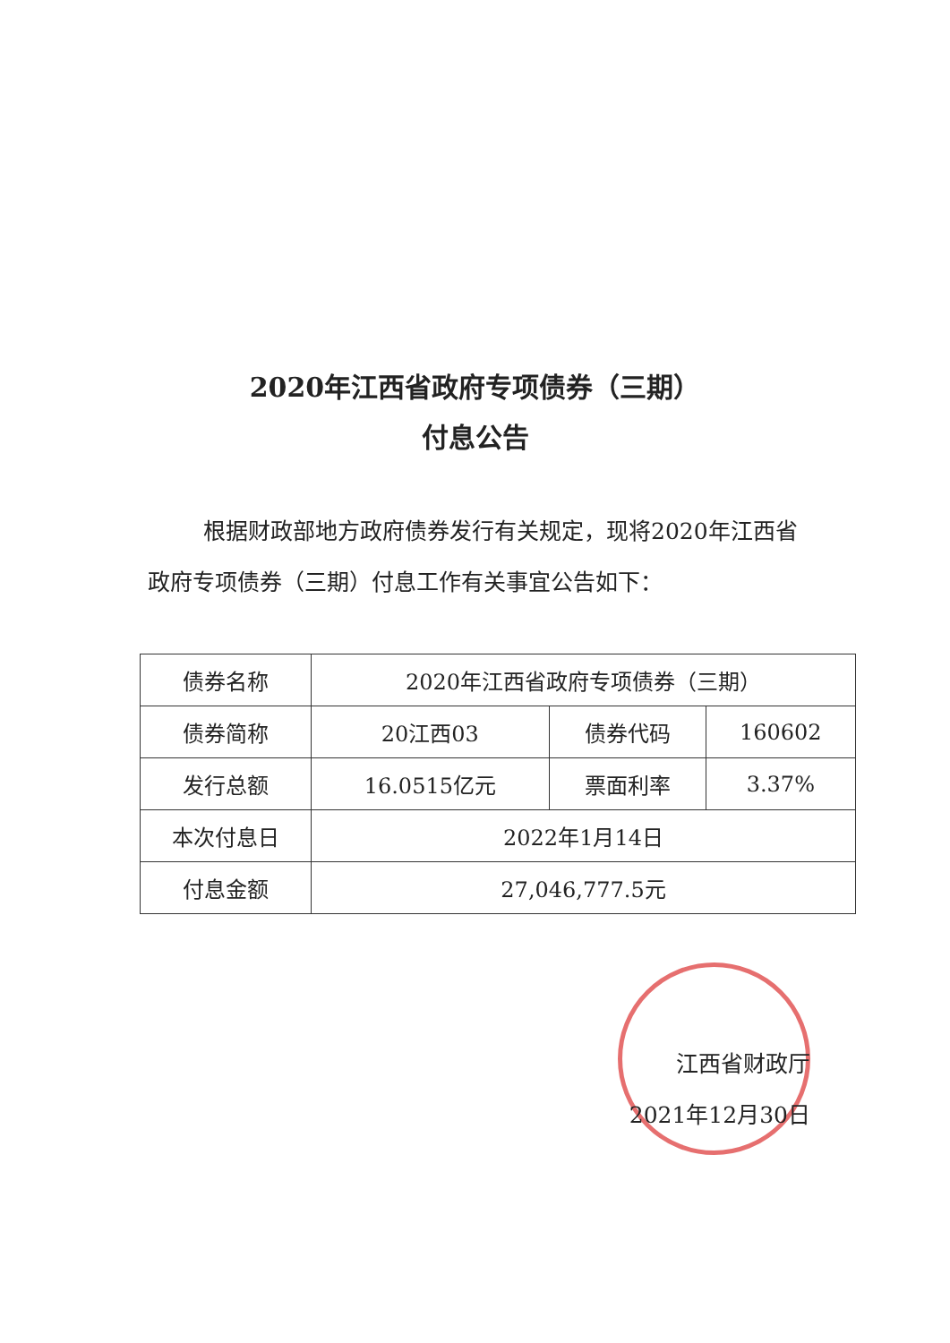2020年江西省政府专项债券（三期）
付息公告
根据财政部地方政府债券发行有关规定，现将2020年江西省政府专项债券（三期）付息工作有关事宜公告如下：
| 债券名称 | 2020年江西省政府专项债券（三期） | | |
| 债券简称 | 20江西03 | 债券代码 | 160602 |
| 发行总额 | 16.0515亿元 | 票面利率 | 3.37% |
| 本次付息日 | 2022年1月14日 | | |
| 付息金额 | 27,046,777.5元 | | |
江西省财政厅
2021年12月30日